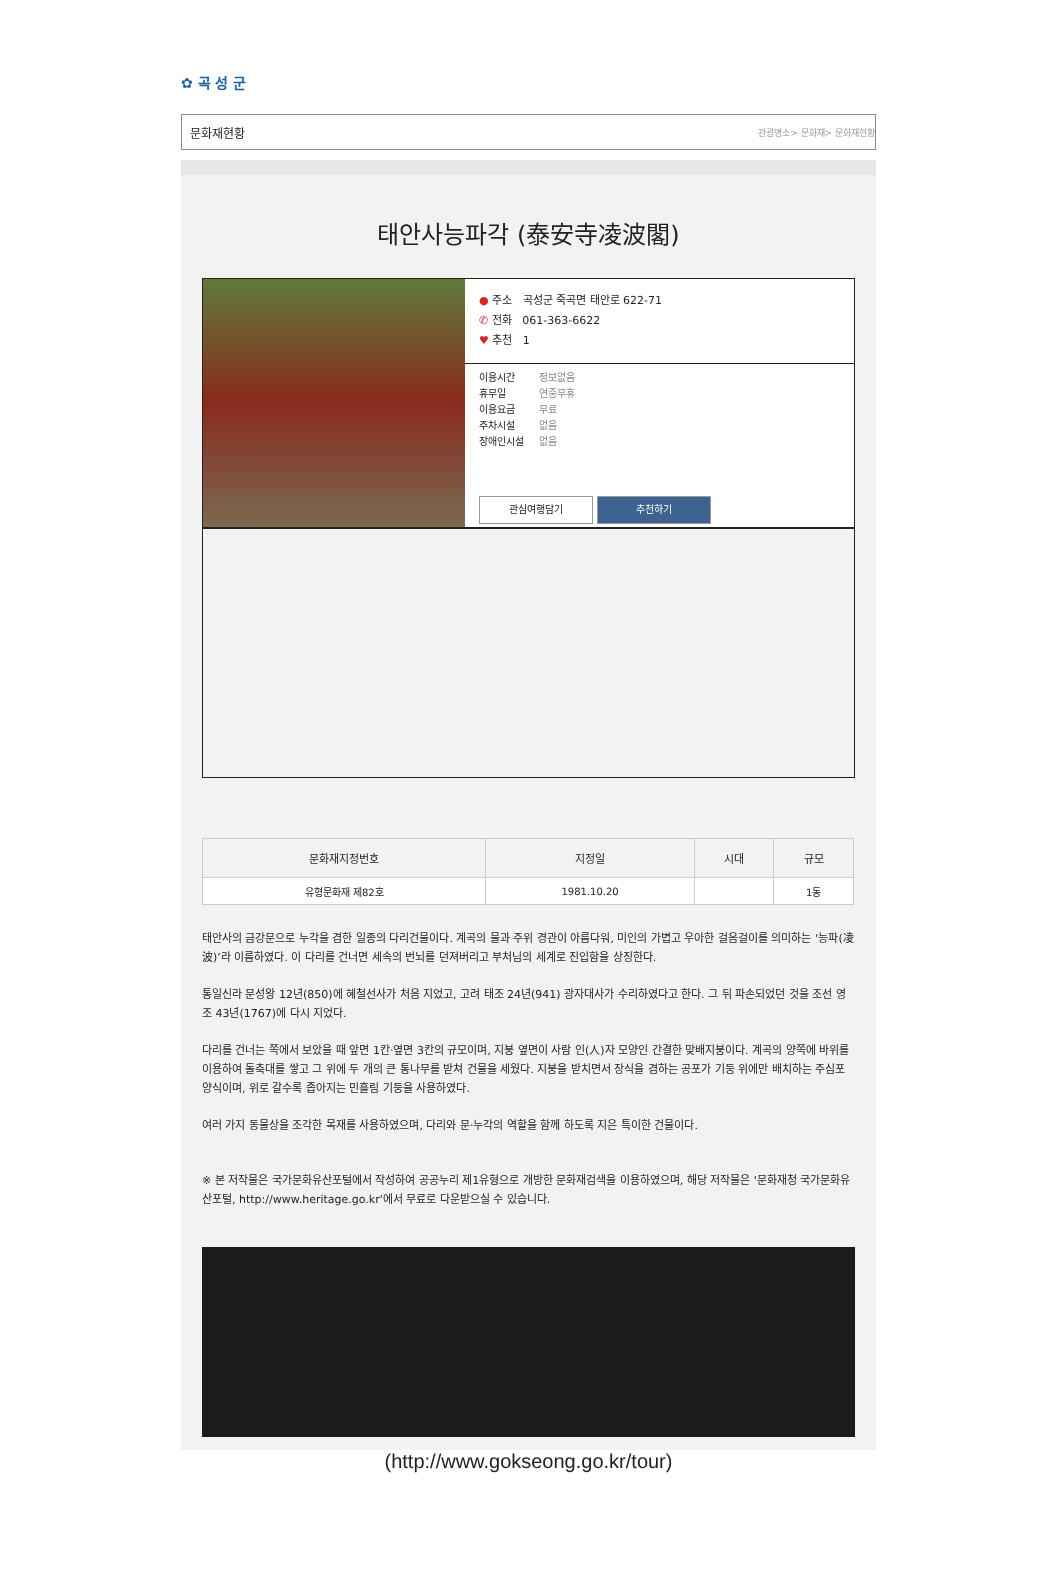✿ 곡 성 군
문화재현황 관광명소> 문화재> 문화재현황
태안사능파각 (泰安寺凌波閣)
● 주소 곡성군 죽곡면 태안로 622-71
✆ 전화 061-363-6622
♥ 추천 1
이용시간 정보없음
휴무일 연중무휴
이용요금 무료
주차시설 없음
장애인시설 없음
관심여행담기 추천하기
| 문화재지정번호 | 지정일 | 시대 | 규모 |
| --- | --- | --- | --- |
| 유형문화재 제82호 | 1981.10.20 | | 1동 |
태안사의 금강문으로 누각을 겸한 일종의 다리건물이다. 계곡의 물과 주위 경관이 아름다워, 미인의 가볍고 우아한 걸음걸이를 의미하는 ‘능파(凌波)’라 이름하였다. 이 다리를 건너면 세속의 번뇌를 던져버리고 부처님의 세계로 진입함을 상징한다.
통일신라 문성왕 12년(850)에 혜철선사가 처음 지었고, 고려 태조 24년(941) 광자대사가 수리하였다고 한다. 그 뒤 파손되었던 것을 조선 영조 43년(1767)에 다시 지었다.
다리를 건너는 쪽에서 보았을 때 앞면 1칸·옆면 3칸의 규모이며, 지붕 옆면이 사람 인(人)자 모양인 간결한 맞배지붕이다. 계곡의 양쪽에 바위를 이용하여 돌축대를 쌓고 그 위에 두 개의 큰 통나무를 받쳐 건물을 세웠다. 지붕을 받치면서 장식을 겸하는 공포가 기둥 위에만 배치하는 주심포 양식이며, 위로 갈수록 좁아지는 민흘림 기둥을 사용하였다.
여러 가지 동물상을 조각한 목재를 사용하였으며, 다리와 문·누각의 역할을 함께 하도록 지은 특이한 건물이다.
※ 본 저작물은 국가문화유산포털에서 작성하여 공공누리 제1유형으로 개방한 문화재검색을 이용하였으며, 해당 저작물은 '문화재청 국가문화유산포털, http://www.heritage.go.kr'에서 무료로 다운받으실 수 있습니다.
(http://www.gokseong.go.kr/tour)